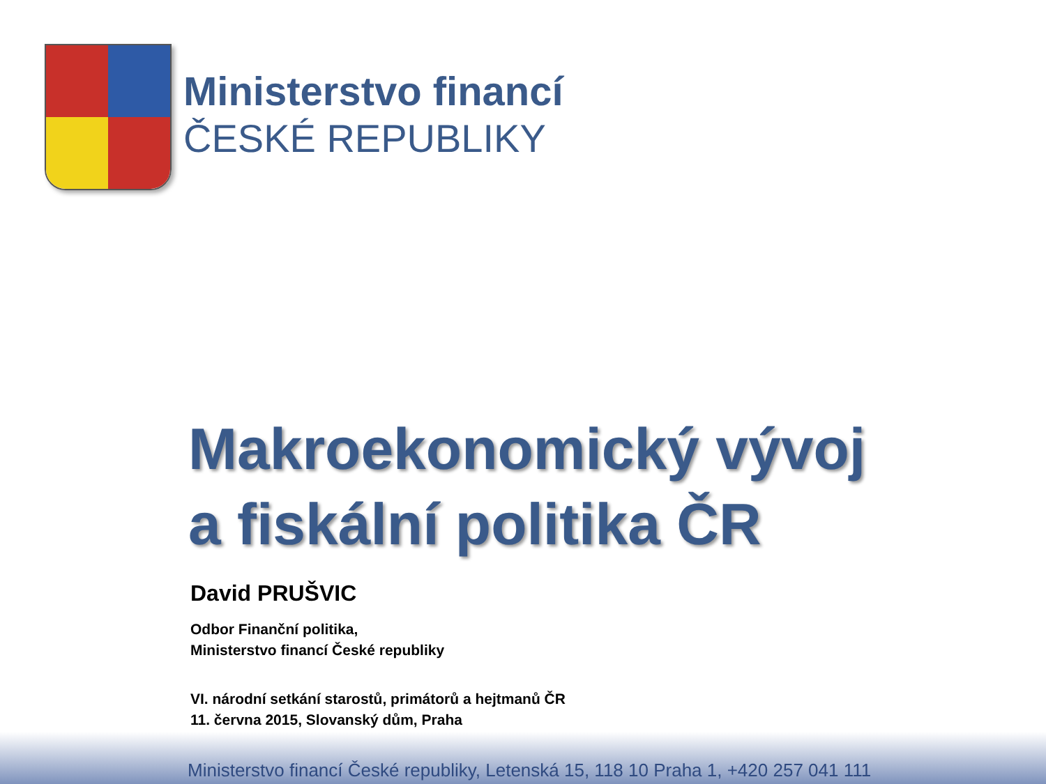Ministerstvo financí
ČESKÉ REPUBLIKY
Makroekonomický vývoj
a fiskální politika ČR
David PRUŠVIC
Odbor Finanční politika,
Ministerstvo financí České republiky
VI. národní setkání starostů, primátorů a hejtmanů ČR
11. června 2015, Slovanský dům, Praha
Ministerstvo financí České republiky, Letenská 15, 118 10 Praha 1, +420 257 041 111